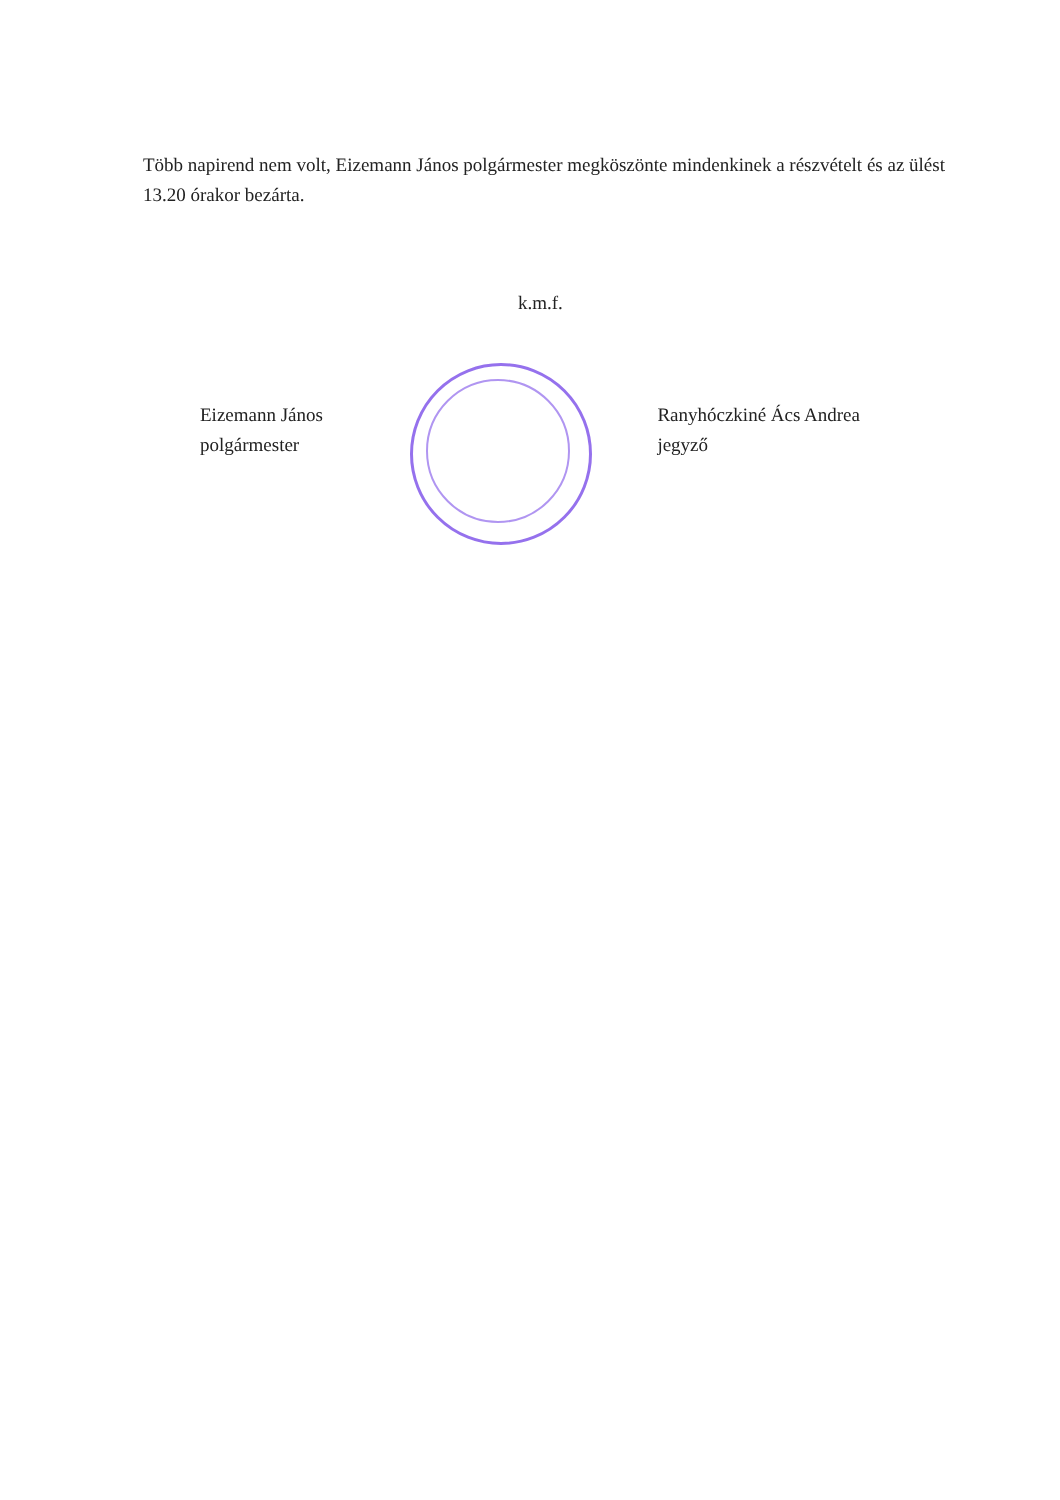Több napirend nem volt, Eizemann János polgármester megköszönte mindenkinek a részvételt és az ülést 13.20 órakor bezárta.
k.m.f.
Eizemann János
polgármester
Ranyhóczkiné Ács Andrea
jegyző